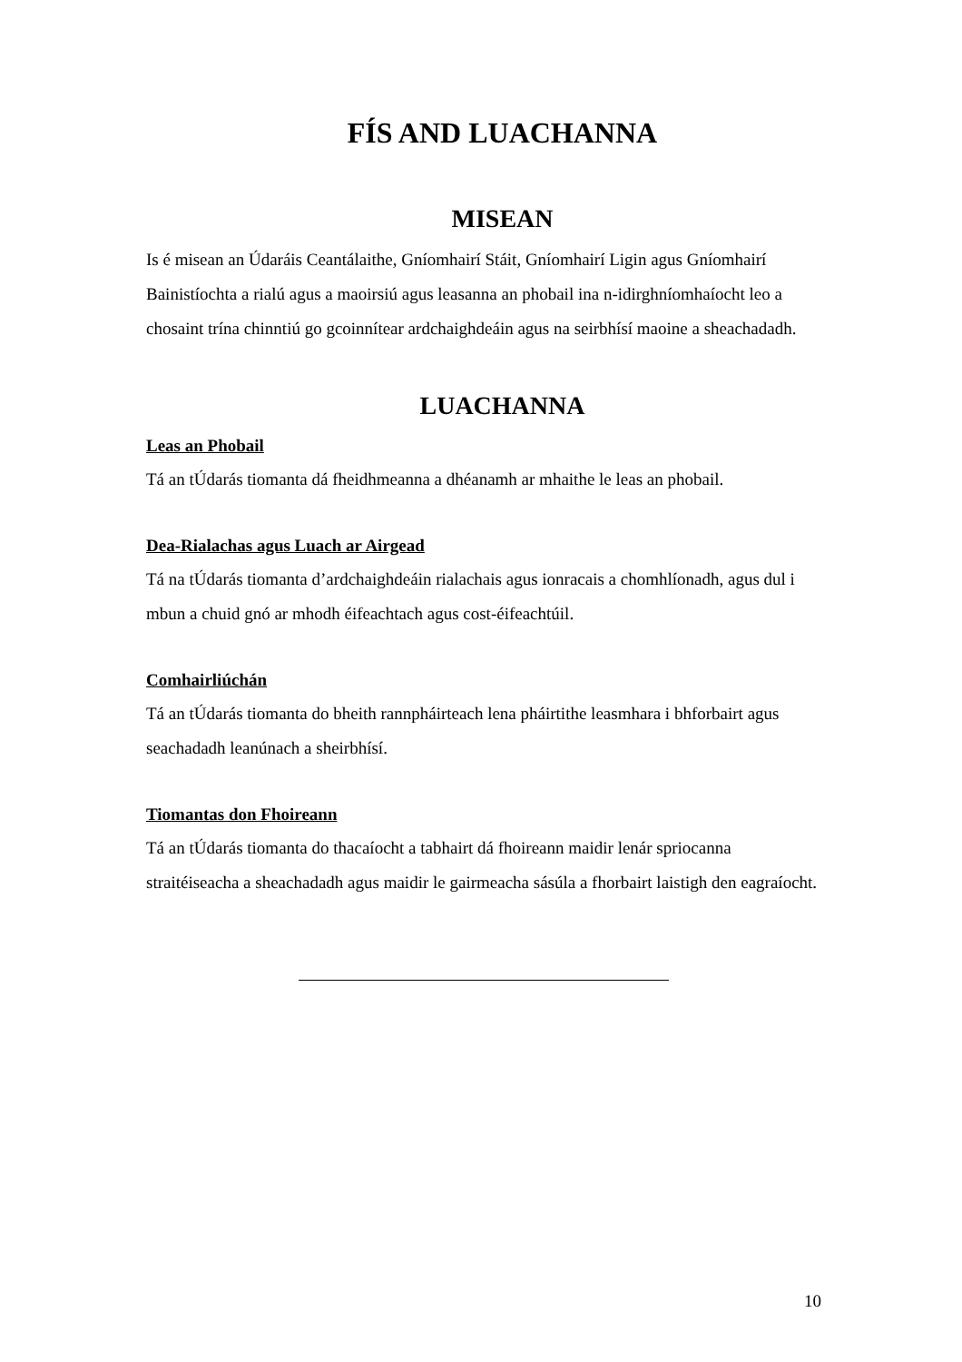FÍS AND LUACHANNA
MISEAN
Is é misean an Údaráis Ceantálaithe, Gníomhairí Stáit, Gníomhairí Ligin agus Gníomhairí Bainistíochta a rialú agus a maoirsiú agus leasanna an phobail ina n-idirghníomhaíocht leo a chosaint trína chinntiú go gcoinnítear ardchaighdeáin agus na seirbhísí maoine a sheachadadh.
LUACHANNA
Leas an Phobail
Tá an tÚdarás tiomanta dá fheidhmeanna a dhéanamh ar mhaithe le leas an phobail.
Dea-Rialachas agus Luach ar Airgead
Tá na tÚdarás tiomanta d’ardchaighdeáin rialachais agus ionracais a chomhlíonadh, agus dul i mbun a chuid gnó ar mhodh éifeachtach agus cost-éifeachtúil.
Comhairliúchán
Tá an tÚdarás tiomanta do bheith rannpháirteach lena pháirtithe leasmhara i bhforbairt agus seachadadh leanúnach a sheirbhísí.
Tiomantas don Fhoireann
Tá an tÚdarás tiomanta do thacaíocht a tabhairt dá fhoireann maidir lenár spriocanna straitéiseacha a sheachadadh agus maidir le gairmeacha sásúla a fhorbairt laistigh den eagraíocht.
10